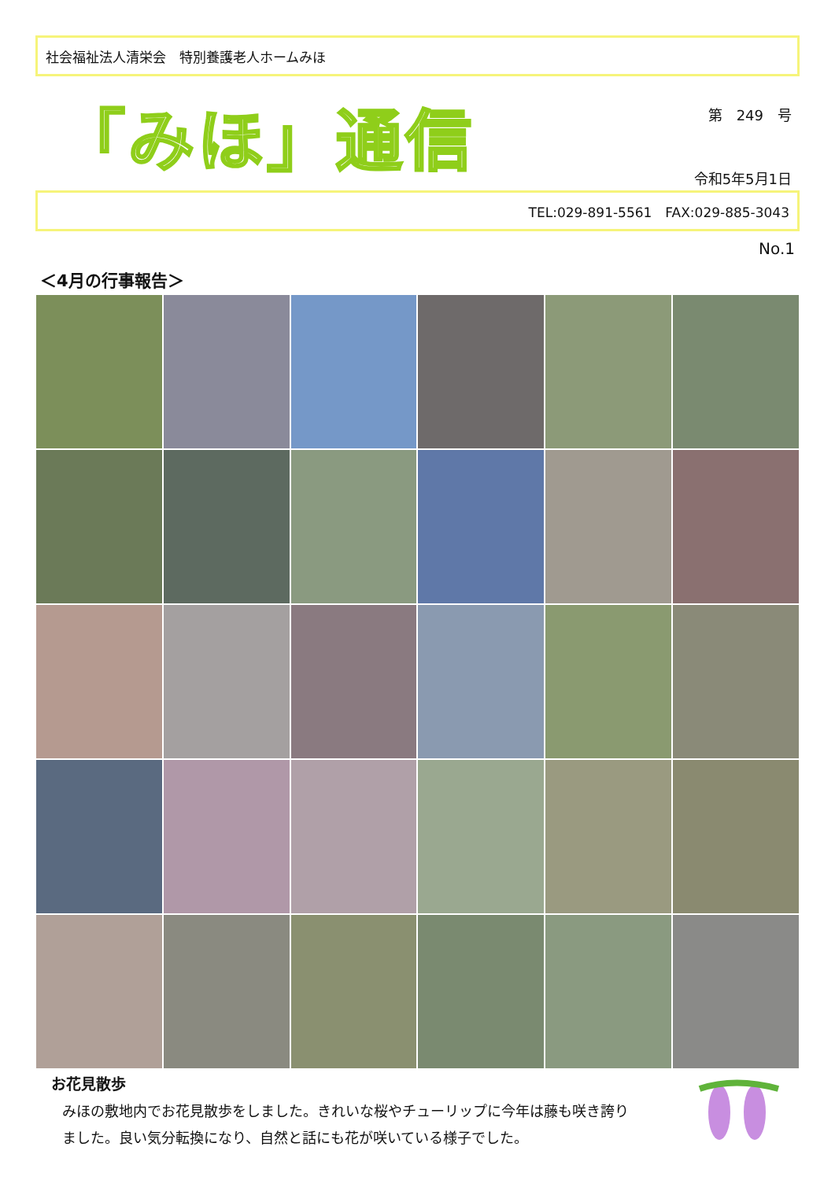社会福祉法人清栄会　特別養護老人ホームみほ
「みほ」通信
第　249　号
令和5年5月1日
TEL:029-891-5561　FAX:029-885-3043
No.1
＜4月の行事報告＞
お花見散歩
みほの敷地内でお花見散歩をしました。きれいな桜やチューリップに今年は藤も咲き誇りました。良い気分転換になり、自然と話にも花が咲いている様子でした。